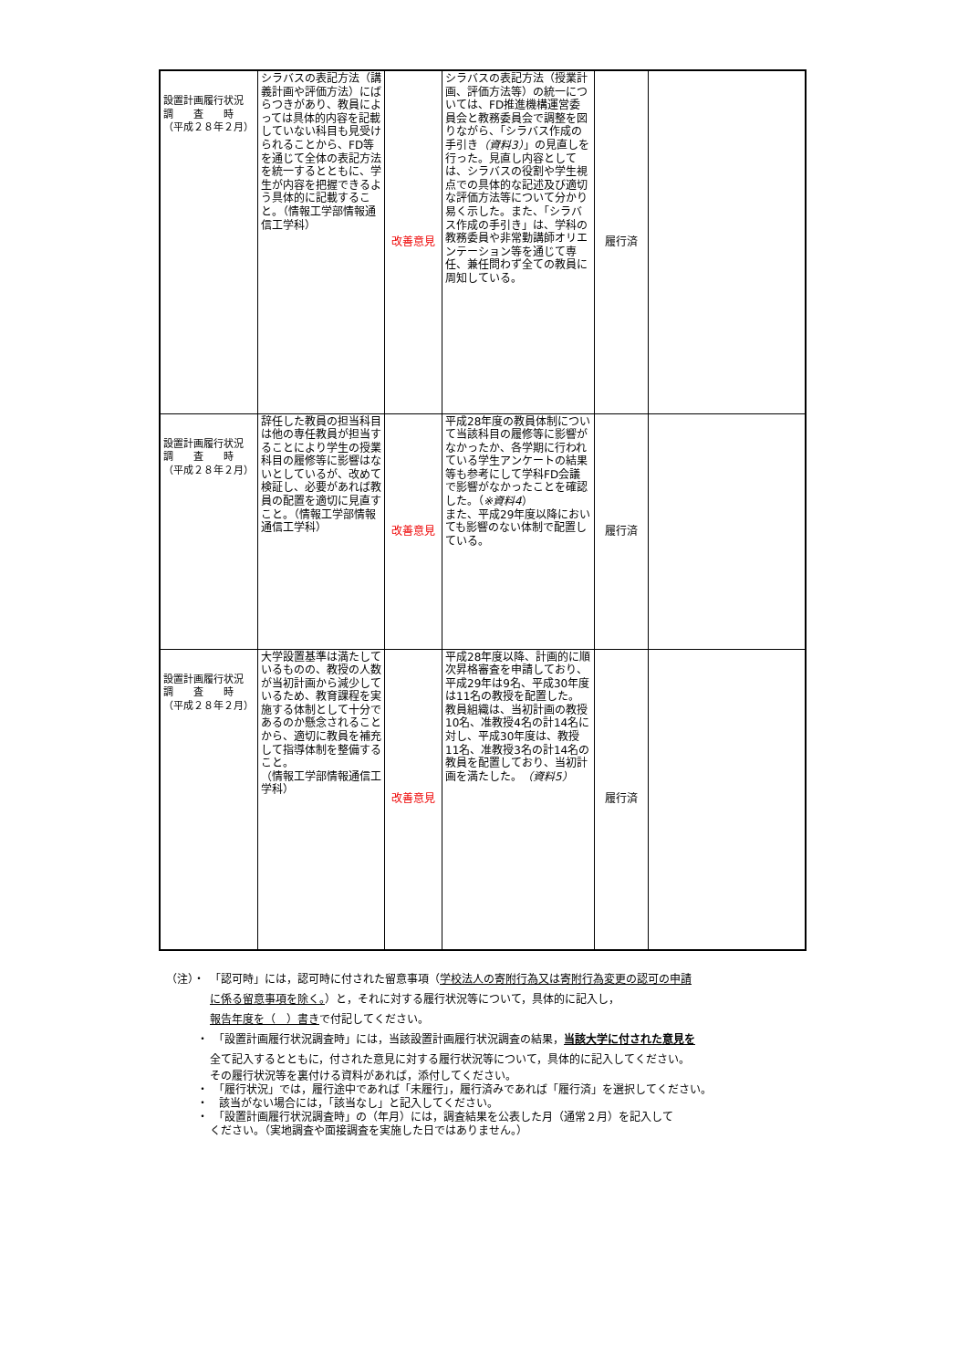| 設置計画履行状況 調 査 時 （平成２８年２月） | シラバスの表記方法（講義計画や評価方法）にばらつきがあり、教員によっては具体的内容を記載していない科目も見受けられることから、FD等を通じて全体の表記方法を統一するとともに、学生が内容を把握できるよう具体的に記載すること。（情報工学部情報通信工学科） | 改善意見 | シラバスの表記方法（授業計画、評価方法等）の統一については、FD推進機構運営委員会と教務委員会で調整を図りながら、「シラバス作成の手引き （資料3） 」の見直しを行った。見直し内容としては、シラバスの役割や学生視点での具体的な記述及び適切な評価方法等について分かり易く示した。また、「シラバス作成の手引き」は、学科の教務委員や非常勤講師オリエンテーション等を通じて専任、兼任問わず全ての教員に周知している。 | 履行済 | |
| 設置計画履行状況 調 査 時 （平成２８年２月） | 辞任した教員の担当科目は他の専任教員が担当することにより学生の授業科目の履修等に影響はないとしているが、改めて検証し、必要があれば教員の配置を適切に見直すこと。（情報工学部情報通信工学科） | 改善意見 | 平成28年度の教員体制について当該科目の履修等に影響がなかったか、各学期に行われている学生アンケートの結果等も参考にして学科FD会議で影響がなかったことを確認した。（ ※資料4 ） また、平成29年度以降においても影響のない体制で配置している。 | 履行済 | |
| 設置計画履行状況 調 査 時 （平成２８年２月） | 大学設置基準は満たしているものの、教授の人数が当初計画から減少しているため、教育課程を実施する体制として十分であるのか懸念されることから、適切に教員を補充して指導体制を整備すること。 （情報工学部情報通信工学科） | 改善意見 | 平成28年度以降、計画的に順次昇格審査を申請しており、平成29年は9名、平成30年度は11名の教授を配置した。 教員組織は、当初計画の教授10名、准教授4名の計14名に対し、平成30年度は、教授11名、准教授3名の計14名の教員を配置しており、当初計画を満たした。 （資料5） | 履行済 | |
（注）・　「認可時」には，認可時に付された留意事項（学校法人の寄附行為又は寄附行為変更の認可の申請
に係る留意事項を除く。）と，それに対する履行状況等について，具体的に記入し，
報告年度を（　）書きで付記してください。
・　「設置計画履行状況調査時」には，当該設置計画履行状況調査の結果，当該大学に付された意見を
全て記入するとともに，付された意見に対する履行状況等について，具体的に記入してください。
その履行状況等を裏付ける資料があれば，添付してください。
・　「履行状況」では，履行途中であれば「未履行」，履行済みであれば「履行済」を選択してください。
・　該当がない場合には，「該当なし」と記入してください。
・　「設置計画履行状況調査時」の（年月）には，調査結果を公表した月（通常２月）を記入して
ください。（実地調査や面接調査を実施した日ではありません。）